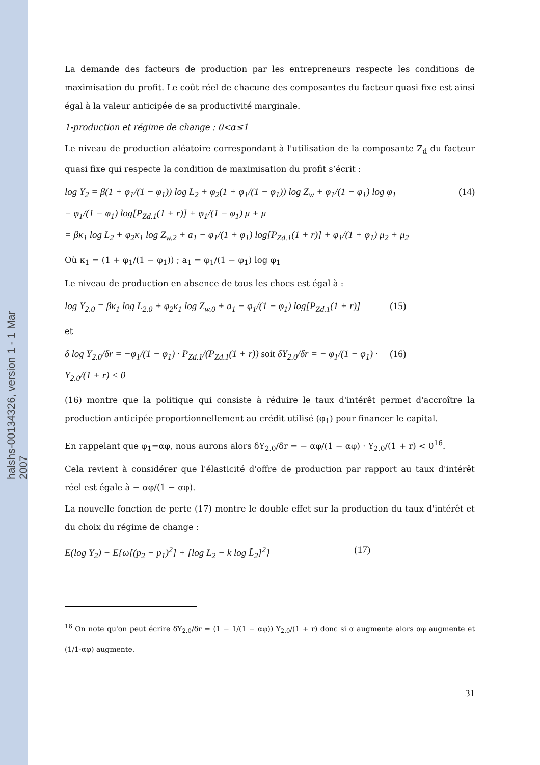halshs-00134326, version 1 - 1 Mar 2007
La demande des facteurs de production par les entrepreneurs respecte les conditions de maximisation du profit. Le coût réel de chacune des composantes du facteur quasi fixe est ainsi égal à la valeur anticipée de sa productivité marginale.
1-production et régime de change : 0<α≤1
Le niveau de production aléatoire correspondant à l'utilisation de la composante Z<sub>d</sub> du facteur quasi fixe qui respecte la condition de maximisation du profit s’écrit :
log Y<sub>2</sub> = β(1 + φ<sub>1</sub>/(1 − φ<sub>1</sub>)) log L<sub>2</sub> + φ<sub>2</sub>(1 + φ<sub>1</sub>/(1 − φ<sub>1</sub>)) log Z<sub>w</sub> + φ<sub>1</sub>/(1 − φ<sub>1</sub>) log φ<sub>1</sub>
− φ<sub>1</sub>/(1 − φ<sub>1</sub>) log[P<sub>Zd.1</sub>(1 + r)] + φ<sub>1</sub>/(1 − φ<sub>1</sub>) μ + μ
= βκ<sub>1</sub> log L<sub>2</sub> + φ<sub>2</sub>κ<sub>1</sub> log Z<sub>w.2</sub> + a<sub>1</sub> − φ<sub>1</sub>/(1 + φ<sub>1</sub>) log[P<sub>Zd.1</sub>(1 + r)] + φ<sub>1</sub>/(1 + φ<sub>1</sub>) μ<sub>2</sub> + μ<sub>2</sub> (14)
Où κ<sub>1</sub> = (1 + φ<sub>1</sub>/(1 − φ<sub>1</sub>)) ; a<sub>1</sub> = φ<sub>1</sub>/(1 − φ<sub>1</sub>) log φ<sub>1</sub>
Le niveau de production en absence de tous les chocs est égal à :
log Y<sub>2.0</sub> = βκ<sub>1</sub> log L<sub>2.0</sub> + φ<sub>2</sub>κ<sub>1</sub> log Z<sub>w.0</sub> + a<sub>1</sub> − φ<sub>1</sub>/(1 − φ<sub>1</sub>) log[P<sub>Zd.1</sub>(1 + r)] (15)
et
δ log Y<sub>2.0</sub>/δr = −φ<sub>1</sub>/(1 − φ<sub>1</sub>) · P<sub>Zd.1</sub>/(P<sub>Zd.1</sub>(1 + r)) soit δY<sub>2.0</sub>/δr = − φ<sub>1</sub>/(1 − φ<sub>1</sub>) · Y<sub>2.0</sub>/(1 + r) < 0 (16)
(16) montre que la politique qui consiste à réduire le taux d'intérêt permet d'accroître la production anticipée proportionnellement au crédit utilisé (φ<sub>1</sub>) pour financer le capital.
En rappelant que φ<sub>1</sub>=αφ, nous aurons alors δY<sub>2.0</sub>/δr = − αφ/(1 − αφ) · Y<sub>2.0</sub>/(1 + r) < 0<sup>16</sup>.
Cela revient à considérer que l'élasticité d'offre de production par rapport au taux d'intérêt réel est égale à − αφ/(1 − αφ).
La nouvelle fonction de perte (17) montre le double effet sur la production du taux d'intérêt et du choix du régime de change :
E(log Y<sub>2</sub>) − E{ω[(p<sub>2</sub> − p<sub>1</sub>)<sup>2</sup>] + [log L<sub>2</sub> − k log L̃<sub>2</sub>]<sup>2</sup>} (17)
<sup>16</sup> On note qu'on peut écrire δY<sub>2.0</sub>/δr = (1 − 1/(1 − αφ)) Y<sub>2.0</sub>/(1 + r) donc si α augmente alors αφ augmente et (1/1-αφ) augmente.
31